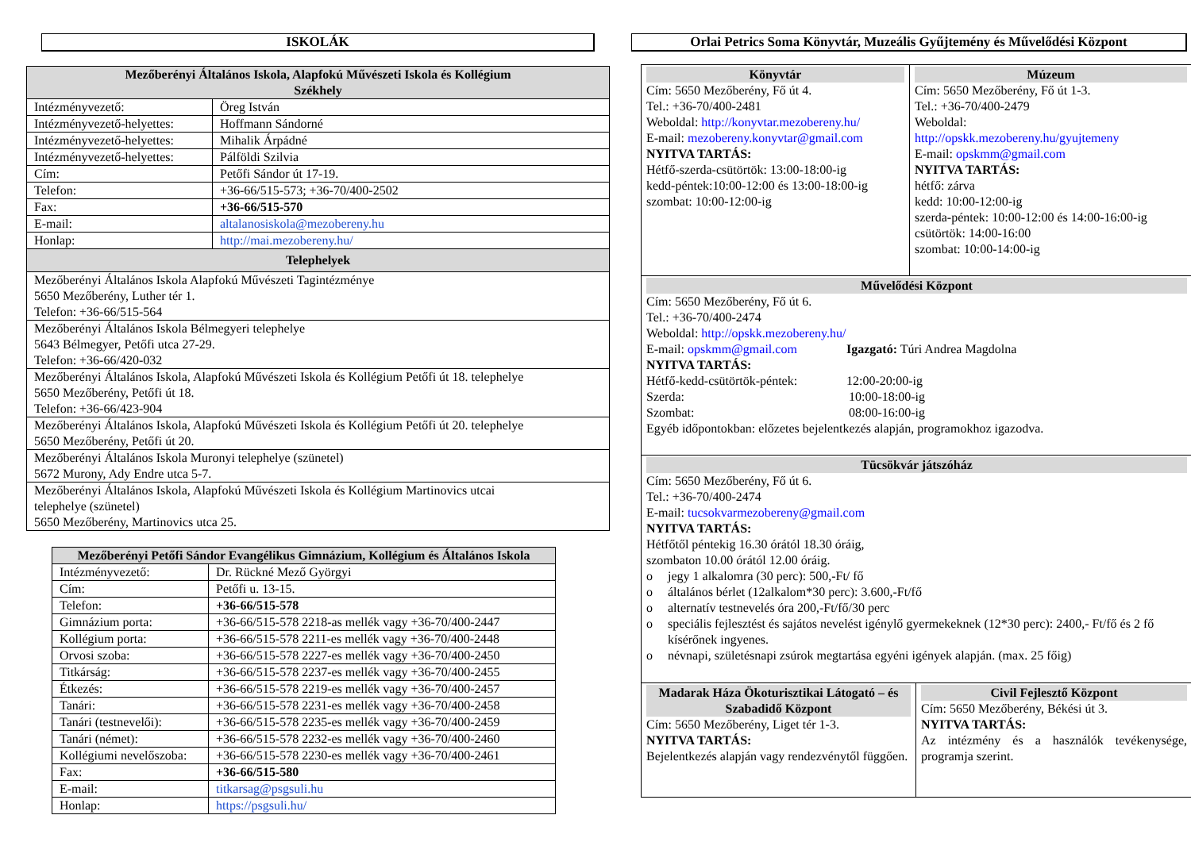ISKOLÁK
| Mezőberényi Általános Iskola, Alapfokú Művészeti Iskola és Kollégium Székhely | |
| --- | --- |
| Intézményvezető: | Öreg István |
| Intézményvezető-helyettes: | Hoffmann Sándorné |
| Intézményvezető-helyettes: | Mihalik Árpádné |
| Intézményvezető-helyettes: | Pálföldi Szilvia |
| Cím: | Petőfi Sándor út 17-19. |
| Telefon: | +36-66/515-573; +36-70/400-2502 |
| Fax: | +36-66/515-570 |
| E-mail: | altalanosiskola@mezobereny.hu |
| Honlap: | http://mai.mezobereny.hu/ |
| Telephelyek | |
| Mezőberényi Általános Iskola Alapfokú Művészeti Tagintézménye 5650 Mezőberény, Luther tér 1. Telefon: +36-66/515-564 | |
| Mezőberényi Általános Iskola Bélmegyeri telephelye 5643 Bélmegyer, Petőfi utca 27-29. Telefon: +36-66/420-032 | |
| Mezőberényi Általános Iskola, Alapfokú Művészeti Iskola és Kollégium Petőfi út 18. telephelye 5650 Mezőberény, Petőfi út 18. Telefon: +36-66/423-904 | |
| Mezőberényi Általános Iskola, Alapfokú Művészeti Iskola és Kollégium Petőfi út 20. telephelye 5650 Mezőberény, Petőfi út 20. | |
| Mezőberényi Általános Iskola Muronyi telephelye (szünetel) 5672 Murony, Ady Endre utca 5-7. | |
| Mezőberényi Általános Iskola, Alapfokú Művészeti Iskola és Kollégium Martinovics utcai telephelye (szünetel) 5650 Mezőberény, Martinovics utca 25. | |
| Mezőberényi Petőfi Sándor Evangélikus Gimnázium, Kollégium és Általános Iskola | |
| --- | --- |
| Intézményvezető: | Dr. Rückné Mező Györgyi |
| Cím: | Petőfi u. 13-15. |
| Telefon: | +36-66/515-578 |
| Gimnázium porta: | +36-66/515-578 2218-as mellék vagy +36-70/400-2447 |
| Kollégium porta: | +36-66/515-578 2211-es mellék vagy +36-70/400-2448 |
| Orvosi szoba: | +36-66/515-578 2227-es mellék vagy +36-70/400-2450 |
| Titkárság: | +36-66/515-578 2237-es mellék vagy +36-70/400-2455 |
| Étkezés: | +36-66/515-578 2219-es mellék vagy +36-70/400-2457 |
| Tanári: | +36-66/515-578 2231-es mellék vagy +36-70/400-2458 |
| Tanári (testnevelői): | +36-66/515-578 2235-es mellék vagy +36-70/400-2459 |
| Tanári (német): | +36-66/515-578 2232-es mellék vagy +36-70/400-2460 |
| Kollégiumi nevelőszoba: | +36-66/515-578 2230-es mellék vagy +36-70/400-2461 |
| Fax: | +36-66/515-580 |
| E-mail: | titkarsag@psgsuli.hu |
| Honlap: | https://psgsuli.hu/ |
Orlai Petrics Soma Könyvtár, Muzeális Gyűjtemény és Művelődési Központ
Könyvtár
Cím: 5650 Mezőberény, Fő út 4.
Tel.: +36-70/400-2481
Weboldal: http://konyvtar.mezobereny.hu/
E-mail: mezobereny.konyvtar@gmail.com
NYITVA TARTÁS:
Hétfő-szerda-csütörtök: 13:00-18:00-ig
kedd-péntek:10:00-12:00 és 13:00-18:00-ig
szombat: 10:00-12:00-ig
Múzeum
Cím: 5650 Mezőberény, Fő út 1-3.
Tel.: +36-70/400-2479
Weboldal:
http://opskk.mezobereny.hu/gyujtemeny
E-mail: opskmm@gmail.com
NYITVA TARTÁS:
hétfő: zárva
kedd: 10:00-12:00-ig
szerda-péntek: 10:00-12:00 és 14:00-16:00-ig
csütörtök: 14:00-16:00
szombat: 10:00-14:00-ig
Művelődési Központ
Cím: 5650 Mezőberény, Fő út 6.
Tel.: +36-70/400-2474
Weboldal: http://opskk.mezobereny.hu/
E-mail: opskmm@gmail.com Igazgató: Túri Andrea Magdolna
NYITVA TARTÁS:
Hétfő-kedd-csütörtök-péntek: 12:00-20:00-ig
Szerda: 10:00-18:00-ig
Szombat: 08:00-16:00-ig
Egyéb időpontokban: előzetes bejelentkezés alapján, programokhoz igazodva.
Tücsökvár játszóház
Cím: 5650 Mezőberény, Fő út 6.
Tel.: +36-70/400-2474
E-mail: tucsokvarmezobereny@gmail.com
NYITVA TARTÁS:
Hétfőtől péntekig 16.30 órától 18.30 óráig,
szombaton 10.00 órától 12.00 óráig.
o jegy 1 alkalomra (30 perc): 500,-Ft/ fő
o általános bérlet (12alkalom*30 perc): 3.600,-Ft/fő
o alternatív testnevelés óra 200,-Ft/fő/30 perc
o speciális fejlesztést és sajátos nevelést igénylő gyermekeknek (12*30 perc): 2400,- Ft/fő és 2 fő kísérőnek ingyenes.
o névnapi, születésnapi zsúrok megtartása egyéni igények alapján. (max. 25 főig)
Madarak Háza Ökoturisztikai Látogató – és Szabadidő Központ
Cím: 5650 Mezőberény, Liget tér 1-3.
NYITVA TARTÁS:
Bejelentkezés alapján vagy rendezvénytől függően.
Civil Fejlesztő Központ
Cím: 5650 Mezőberény, Békési út 3.
NYITVA TARTÁS:
Az intézmény és a használók tevékenysége, programja szerint.